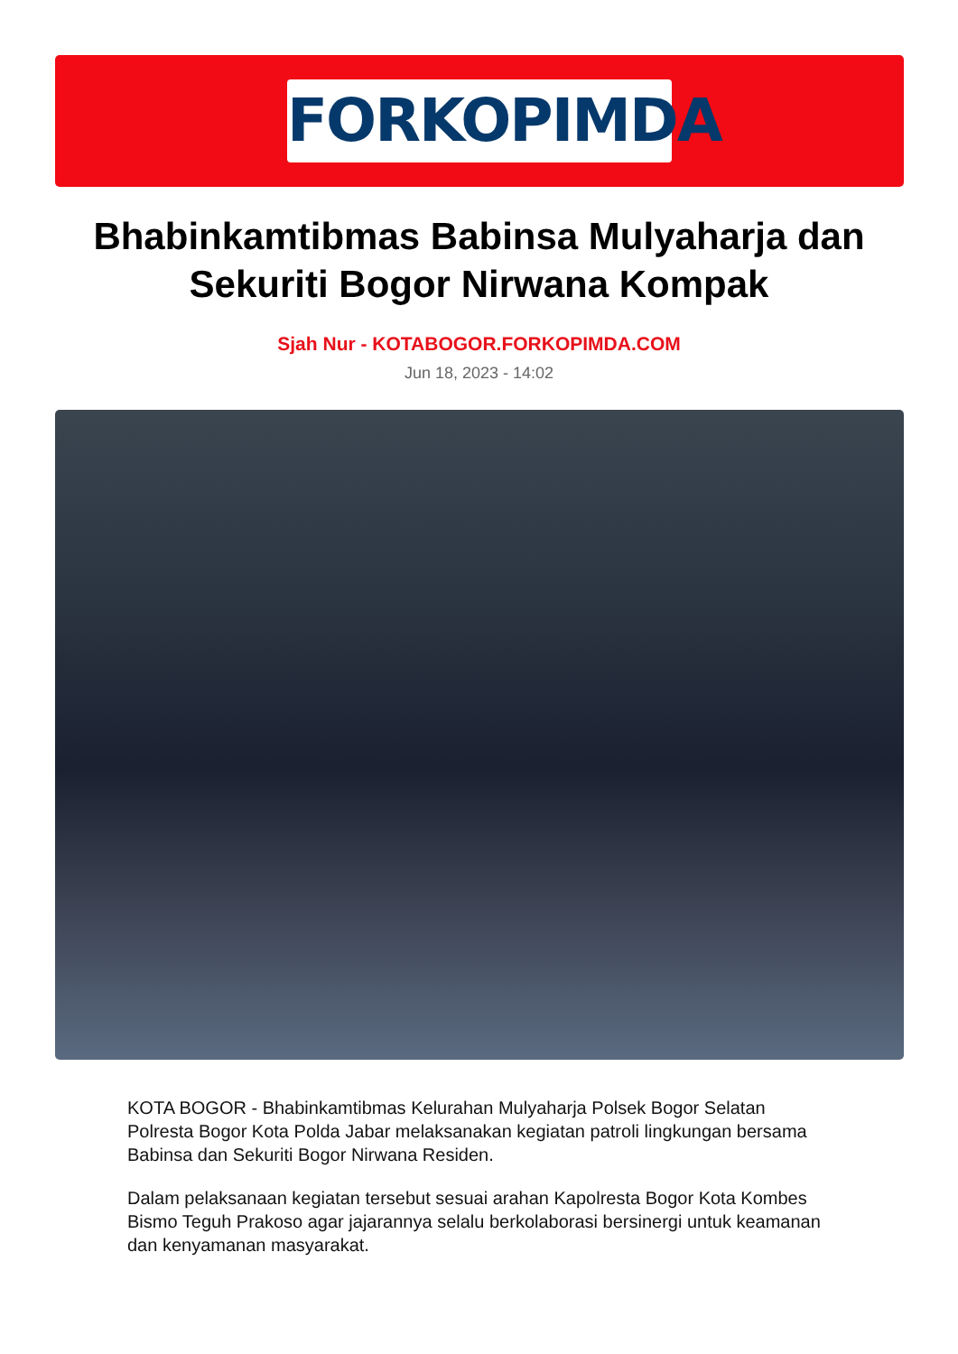FORKOPIMDA
Bhabinkamtibmas Babinsa Mulyaharja dan
Sekuriti Bogor Nirwana Kompak
Sjah Nur - KOTABOGOR.FORKOPIMDA.COM
Jun 18, 2023 - 14:02
KOTA BOGOR - Bhabinkamtibmas Kelurahan Mulyaharja Polsek Bogor Selatan Polresta Bogor Kota Polda Jabar melaksanakan kegiatan patroli lingkungan bersama Babinsa dan Sekuriti Bogor Nirwana Residen.
Dalam pelaksanaan kegiatan tersebut sesuai arahan Kapolresta Bogor Kota Kombes Bismo Teguh Prakoso agar jajarannya selalu berkolaborasi bersinergi untuk keamanan dan kenyamanan masyarakat.